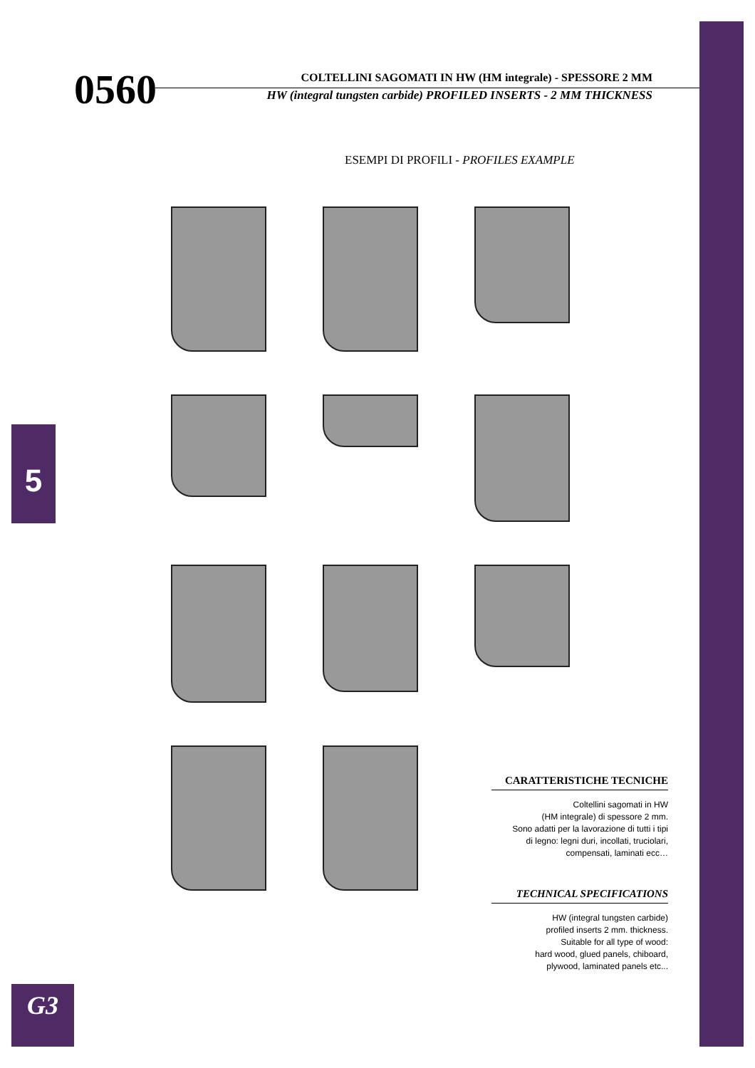0560
COLTELLINI SAGOMATI IN HW (HM integrale) - SPESSORE 2 MM
HW (integral tungsten carbide) PROFILED INSERTS - 2 MM THICKNESS
ESEMPI DI PROFILI - PROFILES EXAMPLE
5
CARATTERISTICHE TECNICHE
Coltellini sagomati in HW
(HM integrale) di spessore 2 mm.
Sono adatti per la lavorazione di tutti i tipi
di legno: legni duri, incollati, truciolari,
compensati, laminati ecc…
TECHNICAL SPECIFICATIONS
HW (integral tungsten carbide)
profiled inserts 2 mm. thickness.
Suitable for all type of wood:
hard wood, glued panels, chiboard,
plywood, laminated panels etc...
G3